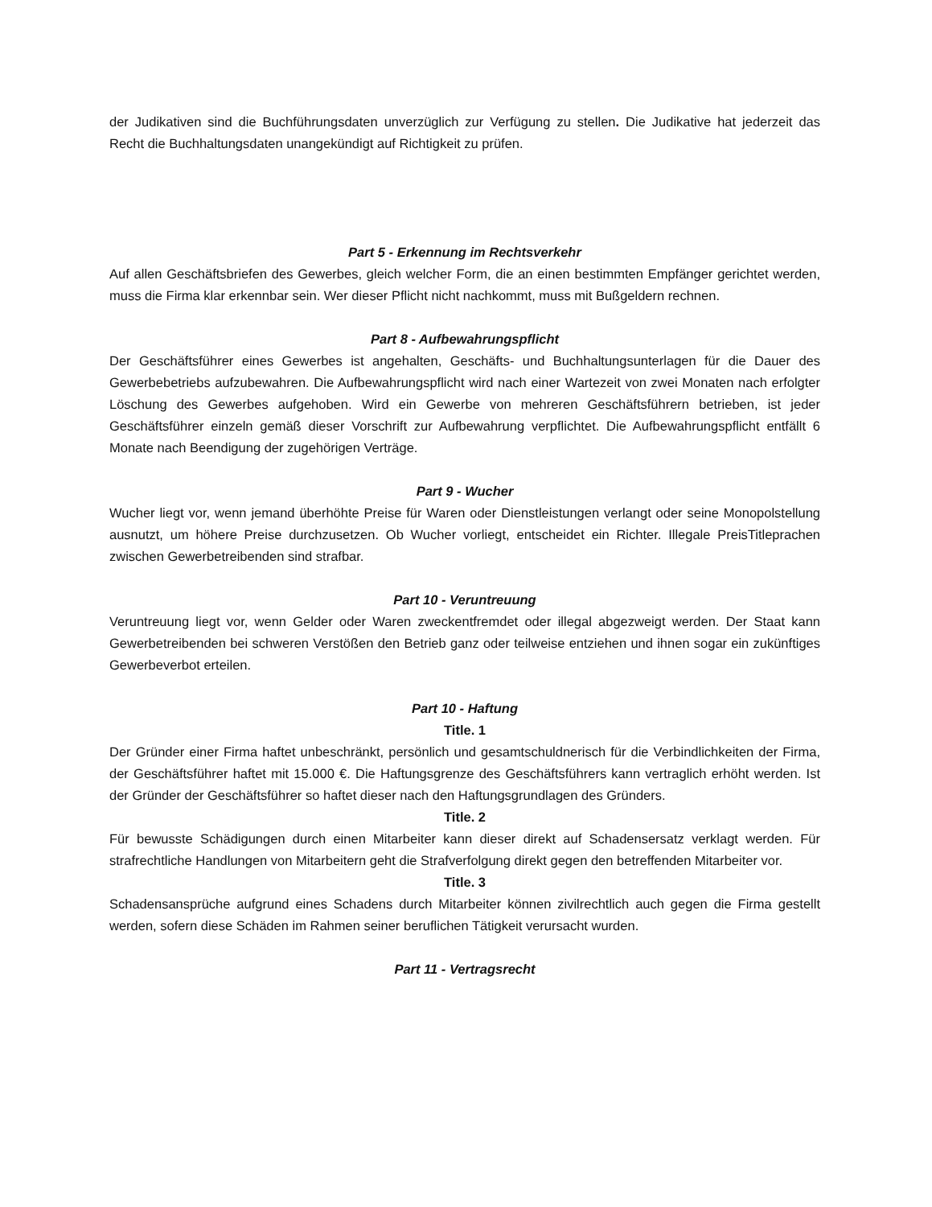der Judikativen sind die Buchführungsdaten unverzüglich zur Verfügung zu stellen. Die Judikative hat jederzeit das Recht die Buchhaltungsdaten unangekündigt auf Richtigkeit zu prüfen.
Part 5 - Erkennung im Rechtsverkehr
Auf allen Geschäftsbriefen des Gewerbes, gleich welcher Form, die an einen bestimmten Empfänger gerichtet werden, muss die Firma klar erkennbar sein. Wer dieser Pflicht nicht nachkommt, muss mit Bußgeldern rechnen.
Part 8 - Aufbewahrungspflicht
Der Geschäftsführer eines Gewerbes ist angehalten, Geschäfts- und Buchhaltungsunterlagen für die Dauer des Gewerbebetriebs aufzubewahren. Die Aufbewahrungspflicht wird nach einer Wartezeit von zwei Monaten nach erfolgter Löschung des Gewerbes aufgehoben. Wird ein Gewerbe von mehreren Geschäftsführern betrieben, ist jeder Geschäftsführer einzeln gemäß dieser Vorschrift zur Aufbewahrung verpflichtet. Die Aufbewahrungspflicht entfällt 6 Monate nach Beendigung der zugehörigen Verträge.
Part 9 - Wucher
Wucher liegt vor, wenn jemand überhöhte Preise für Waren oder Dienstleistungen verlangt oder seine Monopolstellung ausnutzt, um höhere Preise durchzusetzen. Ob Wucher vorliegt, entscheidet ein Richter. Illegale PreisTitleprachen zwischen Gewerbetreibenden sind strafbar.
Part 10 - Veruntreuung
Veruntreuung liegt vor, wenn Gelder oder Waren zweckentfremdet oder illegal abgezweigt werden. Der Staat kann Gewerbetreibenden bei schweren Verstößen den Betrieb ganz oder teilweise entziehen und ihnen sogar ein zukünftiges Gewerbeverbot erteilen.
Part 10 - Haftung
Title. 1
Der Gründer einer Firma haftet unbeschränkt, persönlich und gesamtschuldnerisch für die Verbindlichkeiten der Firma, der Geschäftsführer haftet mit 15.000 €. Die Haftungsgrenze des Geschäftsführers kann vertraglich erhöht werden. Ist der Gründer der Geschäftsführer so haftet dieser nach den Haftungsgrundlagen des Gründers.
Title. 2
Für bewusste Schädigungen durch einen Mitarbeiter kann dieser direkt auf Schadensersatz verklagt werden. Für strafrechtliche Handlungen von Mitarbeitern geht die Strafverfolgung direkt gegen den betreffenden Mitarbeiter vor.
Title. 3
Schadensansprüche aufgrund eines Schadens durch Mitarbeiter können zivilrechtlich auch gegen die Firma gestellt werden, sofern diese Schäden im Rahmen seiner beruflichen Tätigkeit verursacht wurden.
Part 11 - Vertragsrecht